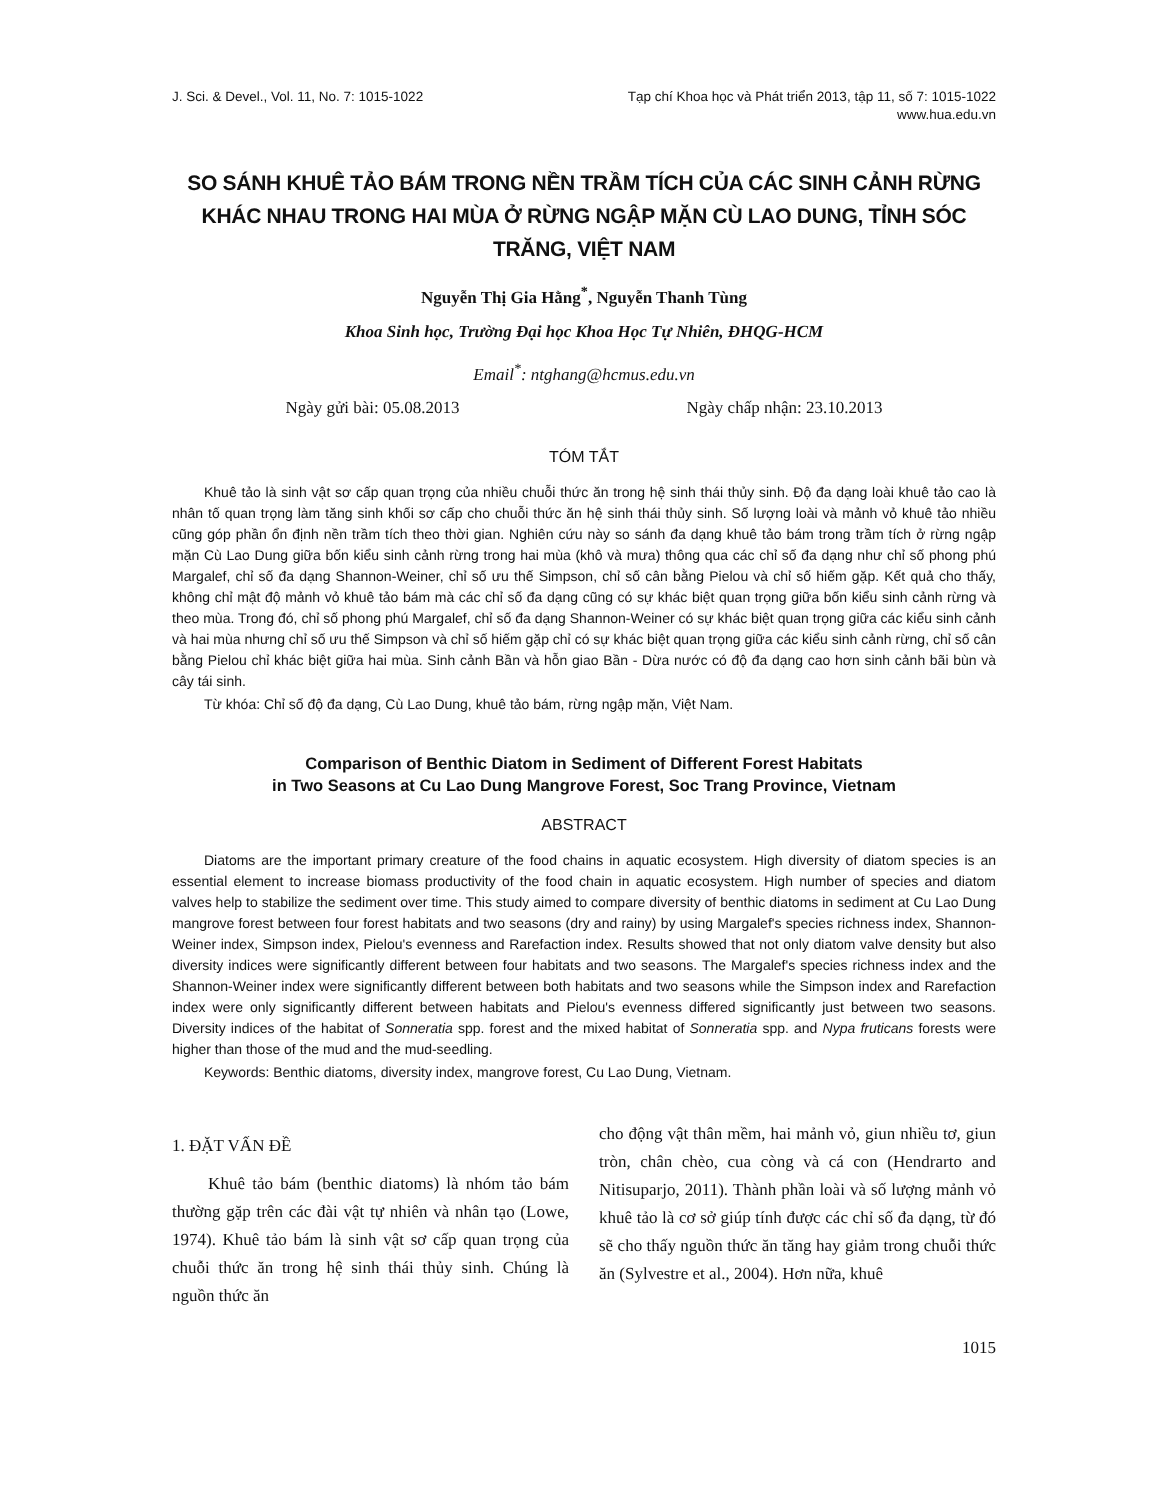J. Sci. & Devel., Vol. 11, No. 7: 1015-1022
Tạp chí Khoa học và Phát triển 2013, tập 11, số 7: 1015-1022
www.hua.edu.vn
SO SÁNH KHUÊ TẢO BÁM TRONG NỀN TRẦM TÍCH CỦA CÁC SINH CẢNH RỪNG KHÁC NHAU TRONG HAI MÙA Ở RỪNG NGẬP MẶN CÙ LAO DUNG, TỈNH SÓC TRĂNG, VIỆT NAM
Nguyễn Thị Gia Hằng<sup>*</sup>, Nguyễn Thanh Tùng
Khoa Sinh học, Trường Đại học Khoa Học Tự Nhiên, ĐHQG-HCM
Email<sup>*</sup>: ntghang@hcmus.edu.vn
Ngày gửi bài: 05.08.2013 Ngày chấp nhận: 23.10.2013
TÓM TẮT
Khuê tảo là sinh vật sơ cấp quan trọng của nhiều chuỗi thức ăn trong hệ sinh thái thủy sinh. Độ đa dạng loài khuê tảo cao là nhân tố quan trọng làm tăng sinh khối sơ cấp cho chuỗi thức ăn hệ sinh thái thủy sinh. Số lượng loài và mảnh vỏ khuê tảo nhiều cũng góp phần ổn định nền trầm tích theo thời gian. Nghiên cứu này so sánh đa dạng khuê tảo bám trong trầm tích ở rừng ngập mặn Cù Lao Dung giữa bốn kiểu sinh cảnh rừng trong hai mùa (khô và mưa) thông qua các chỉ số đa dạng như chỉ số phong phú Margalef, chỉ số đa dạng Shannon-Weiner, chỉ số ưu thế Simpson, chỉ số cân bằng Pielou và chỉ số hiếm gặp. Kết quả cho thấy, không chỉ mật độ mảnh vỏ khuê tảo bám mà các chỉ số đa dạng cũng có sự khác biệt quan trọng giữa bốn kiểu sinh cảnh rừng và theo mùa. Trong đó, chỉ số phong phú Margalef, chỉ số đa dạng Shannon-Weiner có sự khác biệt quan trọng giữa các kiểu sinh cảnh và hai mùa nhưng chỉ số ưu thế Simpson và chỉ số hiếm gặp chỉ có sự khác biệt quan trọng giữa các kiểu sinh cảnh rừng, chỉ số cân bằng Pielou chỉ khác biệt giữa hai mùa. Sinh cảnh Bần và hỗn giao Bần - Dừa nước có độ đa dạng cao hơn sinh cảnh bãi bùn và cây tái sinh.
Từ khóa: Chỉ số độ đa dạng, Cù Lao Dung, khuê tảo bám, rừng ngập mặn, Việt Nam.
Comparison of Benthic Diatom in Sediment of Different Forest Habitats
in Two Seasons at Cu Lao Dung Mangrove Forest, Soc Trang Province, Vietnam
ABSTRACT
Diatoms are the important primary creature of the food chains in aquatic ecosystem. High diversity of diatom species is an essential element to increase biomass productivity of the food chain in aquatic ecosystem. High number of species and diatom valves help to stabilize the sediment over time. This study aimed to compare diversity of benthic diatoms in sediment at Cu Lao Dung mangrove forest between four forest habitats and two seasons (dry and rainy) by using Margalef's species richness index, Shannon-Weiner index, Simpson index, Pielou's evenness and Rarefaction index. Results showed that not only diatom valve density but also diversity indices were significantly different between four habitats and two seasons. The Margalef's species richness index and the Shannon-Weiner index were significantly different between both habitats and two seasons while the Simpson index and Rarefaction index were only significantly different between habitats and Pielou's evenness differed significantly just between two seasons. Diversity indices of the habitat of Sonneratia spp. forest and the mixed habitat of Sonneratia spp. and Nypa fruticans forests were higher than those of the mud and the mud-seedling.
Keywords: Benthic diatoms, diversity index, mangrove forest, Cu Lao Dung, Vietnam.
1. ĐẶT VẤN ĐỀ
Khuê tảo bám (benthic diatoms) là nhóm tảo bám thường gặp trên các đài vật tự nhiên và nhân tạo (Lowe, 1974). Khuê tảo bám là sinh vật sơ cấp quan trọng của chuỗi thức ăn trong hệ sinh thái thủy sinh. Chúng là nguồn thức ăn
cho động vật thân mềm, hai mảnh vỏ, giun nhiều tơ, giun tròn, chân chèo, cua còng và cá con (Hendrarto and Nitisuparjo, 2011). Thành phần loài và số lượng mảnh vỏ khuê tảo là cơ sở giúp tính được các chỉ số đa dạng, từ đó sẽ cho thấy nguồn thức ăn tăng hay giảm trong chuỗi thức ăn (Sylvestre et al., 2004). Hơn nữa, khuê
1015